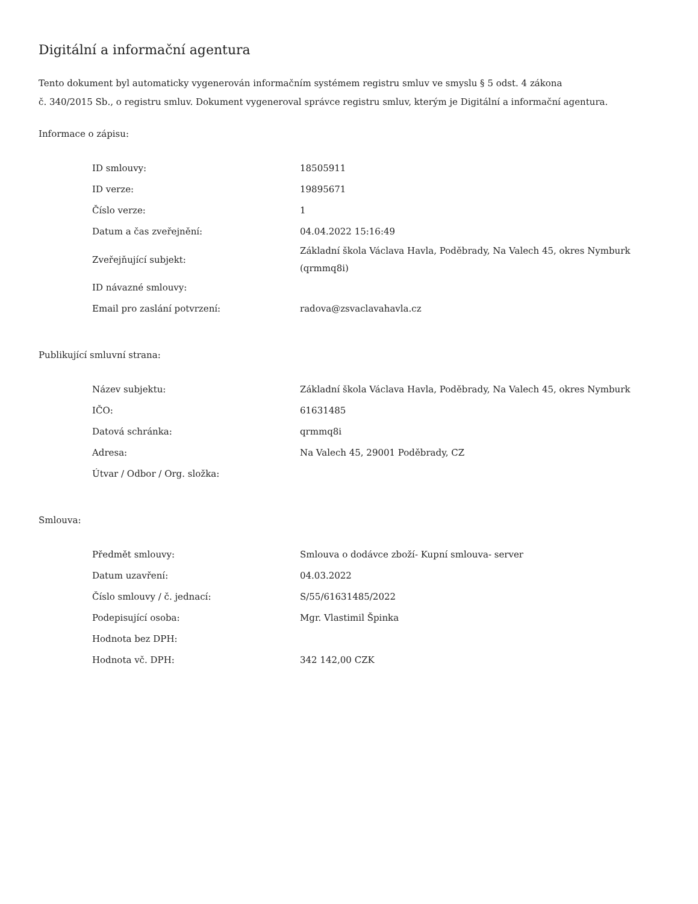Digitální a informační agentura
Tento dokument byl automaticky vygenerován informačním systémem registru smluv ve smyslu § 5 odst. 4 zákona
č. 340/2015 Sb., o registru smluv. Dokument vygeneroval správce registru smluv, kterým je Digitální a informační agentura.
Informace o zápisu:
| ID smlouvy: | 18505911 |
| ID verze: | 19895671 |
| Číslo verze: | 1 |
| Datum a čas zveřejnění: | 04.04.2022 15:16:49 |
| Zveřejňující subjekt: | Základní škola Václava Havla, Poděbrady, Na Valech 45, okres Nymburk (qrmmq8i) |
| ID návazné smlouvy: | |
| Email pro zaslání potvrzení: | radova@zsvaclavahavla.cz |
Publikující smluvní strana:
| Název subjektu: | Základní škola Václava Havla, Poděbrady, Na Valech 45, okres Nymburk |
| IČO: | 61631485 |
| Datová schránka: | qrmmq8i |
| Adresa: | Na Valech 45, 29001 Poděbrady, CZ |
| Útvar / Odbor / Org. složka: | |
Smlouva:
| Předmět smlouvy: | Smlouva o dodávce zboží- Kupní smlouva- server |
| Datum uzavření: | 04.03.2022 |
| Číslo smlouvy / č. jednací: | S/55/61631485/2022 |
| Podepisující osoba: | Mgr. Vlastimil Špinka |
| Hodnota bez DPH: | |
| Hodnota vč. DPH: | 342 142,00 CZK |